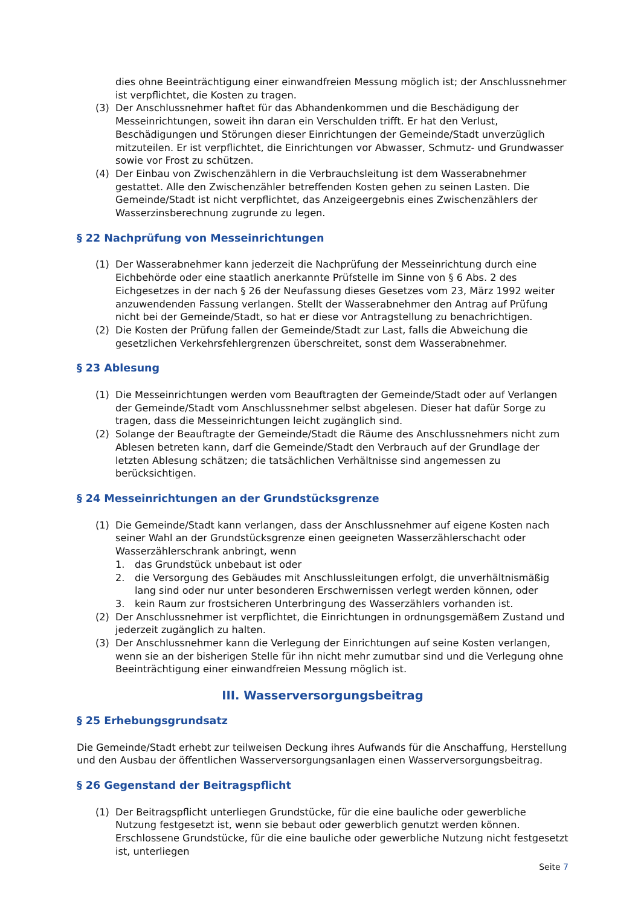dies ohne Beeinträchtigung einer einwandfreien Messung möglich ist; der Anschlussnehmer ist verpflichtet, die Kosten zu tragen.
(3) Der Anschlussnehmer haftet für das Abhandenkommen und die Beschädigung der Messeinrichtungen, soweit ihn daran ein Verschulden trifft. Er hat den Verlust, Beschädigungen und Störungen dieser Einrichtungen der Gemeinde/Stadt unverzüglich mitzuteilen. Er ist verpflichtet, die Einrichtungen vor Abwasser, Schmutz- und Grundwasser sowie vor Frost zu schützen.
(4) Der Einbau von Zwischenzählern in die Verbrauchsleitung ist dem Wasserabnehmer gestattet. Alle den Zwischenzähler betreffenden Kosten gehen zu seinen Lasten. Die Gemeinde/Stadt ist nicht verpflichtet, das Anzeigeergebnis eines Zwischenzählers der Wasserzinsberechnung zugrunde zu legen.
§ 22 Nachprüfung von Messeinrichtungen
(1) Der Wasserabnehmer kann jederzeit die Nachprüfung der Messeinrichtung durch eine Eichbehörde oder eine staatlich anerkannte Prüfstelle im Sinne von § 6 Abs. 2 des Eichgesetzes in der nach § 26 der Neufassung dieses Gesetzes vom 23, März 1992 weiter anzuwendenden Fassung verlangen. Stellt der Wasserabnehmer den Antrag auf Prüfung nicht bei der Gemeinde/Stadt, so hat er diese vor Antragstellung zu benachrichtigen.
(2) Die Kosten der Prüfung fallen der Gemeinde/Stadt zur Last, falls die Abweichung die gesetzlichen Verkehrsfehlergrenzen überschreitet, sonst dem Wasserabnehmer.
§ 23 Ablesung
(1) Die Messeinrichtungen werden vom Beauftragten der Gemeinde/Stadt oder auf Verlangen der Gemeinde/Stadt vom Anschlussnehmer selbst abgelesen. Dieser hat dafür Sorge zu tragen, dass die Messeinrichtungen leicht zugänglich sind.
(2) Solange der Beauftragte der Gemeinde/Stadt die Räume des Anschlussnehmers nicht zum Ablesen betreten kann, darf die Gemeinde/Stadt den Verbrauch auf der Grundlage der letzten Ablesung schätzen; die tatsächlichen Verhältnisse sind angemessen zu berücksichtigen.
§ 24 Messeinrichtungen an der Grundstücksgrenze
(1) Die Gemeinde/Stadt kann verlangen, dass der Anschlussnehmer auf eigene Kosten nach seiner Wahl an der Grundstücksgrenze einen geeigneten Wasserzählerschacht oder Wasserzählerschrank anbringt, wenn
1. das Grundstück unbebaut ist oder
2. die Versorgung des Gebäudes mit Anschlussleitungen erfolgt, die unverhältnismäßig lang sind oder nur unter besonderen Erschwernissen verlegt werden können, oder
3. kein Raum zur frostsicheren Unterbringung des Wasserzählers vorhanden ist.
(2) Der Anschlussnehmer ist verpflichtet, die Einrichtungen in ordnungsgemäßem Zustand und jederzeit zugänglich zu halten.
(3) Der Anschlussnehmer kann die Verlegung der Einrichtungen auf seine Kosten verlangen, wenn sie an der bisherigen Stelle für ihn nicht mehr zumutbar sind und die Verlegung ohne Beeinträchtigung einer einwandfreien Messung möglich ist.
III. Wasserversorgungsbeitrag
§ 25 Erhebungsgrundsatz
Die Gemeinde/Stadt erhebt zur teilweisen Deckung ihres Aufwands für die Anschaffung, Herstellung und den Ausbau der öffentlichen Wasserversorgungsanlagen einen Wasserversorgungsbeitrag.
§ 26 Gegenstand der Beitragspflicht
(1) Der Beitragspflicht unterliegen Grundstücke, für die eine bauliche oder gewerbliche Nutzung festgesetzt ist, wenn sie bebaut oder gewerblich genutzt werden können. Erschlossene Grundstücke, für die eine bauliche oder gewerbliche Nutzung nicht festgesetzt ist, unterliegen
Seite 7